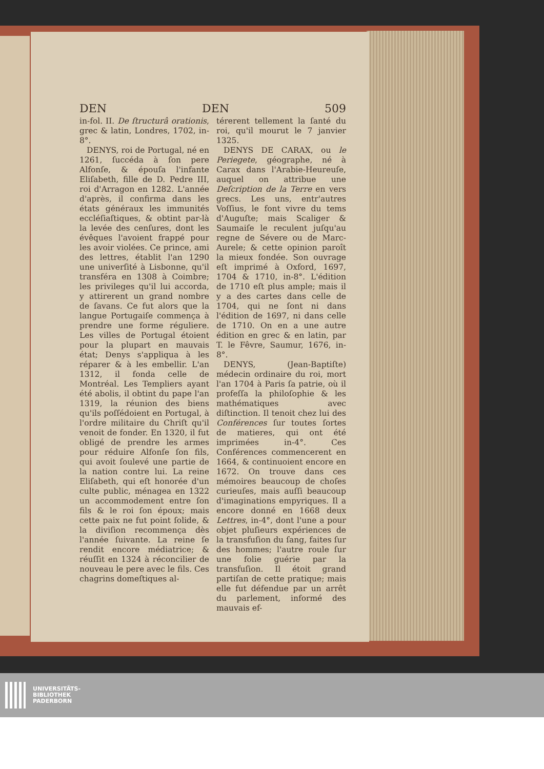DEN DEN 509
in-fol. II. De ſtructurâ orationis, grec & latin, Londres, 1702, in-8°.
DENYS, roi de Portugal, né en 1261, ſuccéda à ſon pere Alfonſe, & épouſa l'infante Eliſabeth, fille de D. Pedre III, roi d'Arragon en 1282. L'année d'après, il confirma dans les états généraux les immunités eccléſiaſtiques, & obtint par-là la levée des cenſures, dont les évêques l'avoient frappé pour les avoir violées. Ce prince, ami des lettres, établit l'an 1290 une univerſité à Lisbonne, qu'il transféra en 1308 à Coimbre; les privileges qu'il lui accorda, y attirerent un grand nombre de ſavans. Ce fut alors que la langue Portugaiſe commença à prendre une forme réguliere. Les villes de Portugal étoient pour la plupart en mauvais état; Denys s'appliqua à les réparer & à les embellir. L'an 1312, il fonda celle de Montréal. Les Templiers ayant été abolis, il obtint du pape l'an 1319, la réunion des biens qu'ils poſſédoient en Portugal, à l'ordre militaire du Chriſt qu'il venoit de fonder. En 1320, il fut obligé de prendre les armes pour réduire Alfonſe ſon fils, qui avoit ſoulevé une partie de la nation contre lui. La reine Eliſabeth, qui eſt honorée d'un culte public, ménagea en 1322 un accommodement entre ſon fils & le roi ſon époux; mais cette paix ne fut point ſolide, & la diviſion recommença dès l'année ſuivante. La reine ſe rendit encore médiatrice; & réuſſit en 1324 à réconcilier de nouveau le pere avec le fils. Ces chagrins domeſtiques al-
térerent tellement la ſanté du roi, qu'il mourut le 7 janvier 1325.
DENYS DE CARAX, ou le Periegete, géographe, né à Carax dans l'Arabie-Heureuſe, auquel on attribue une Deſcription de la Terre en vers grecs. Les uns, entr'autres Voſſius, le font vivre du tems d'Auguſte; mais Scaliger & Saumaiſe le reculent juſqu'au regne de Sévere ou de Marc-Aurele; & cette opinion paroît la mieux fondée. Son ouvrage eſt imprimé à Oxford, 1697, 1704 & 1710, in-8°. L'édition de 1710 eſt plus ample; mais il y a des cartes dans celle de 1704, qui ne ſont ni dans l'édition de 1697, ni dans celle de 1710. On en a une autre édition en grec & en latin, par T. le Fêvre, Saumur, 1676, in-8°.
DENYS, (Jean-Baptiſte) médecin ordinaire du roi, mort l'an 1704 à Paris ſa patrie, où il profeſſa la philoſophie & les mathématiques avec diſtinction. Il tenoit chez lui des Conférences ſur toutes ſortes de matieres, qui ont été imprimées in-4°. Ces Conférences commencerent en 1664, & continuoient encore en 1672. On trouve dans ces mémoires beaucoup de choſes curieuſes, mais auſſi beaucoup d'imaginations empyriques. Il a encore donné en 1668 deux Lettres, in-4°, dont l'une a pour objet pluſieurs expériences de la transfuſion du ſang, faites ſur des hommes; l'autre roule ſur une folie guérie par la transfuſion. Il étoit grand partiſan de cette pratique; mais elle fut défendue par un arrêt du parlement, informé des mauvais ef-
UNIVERSITÄTS-
BIBLIOTHEK
PADERBORN